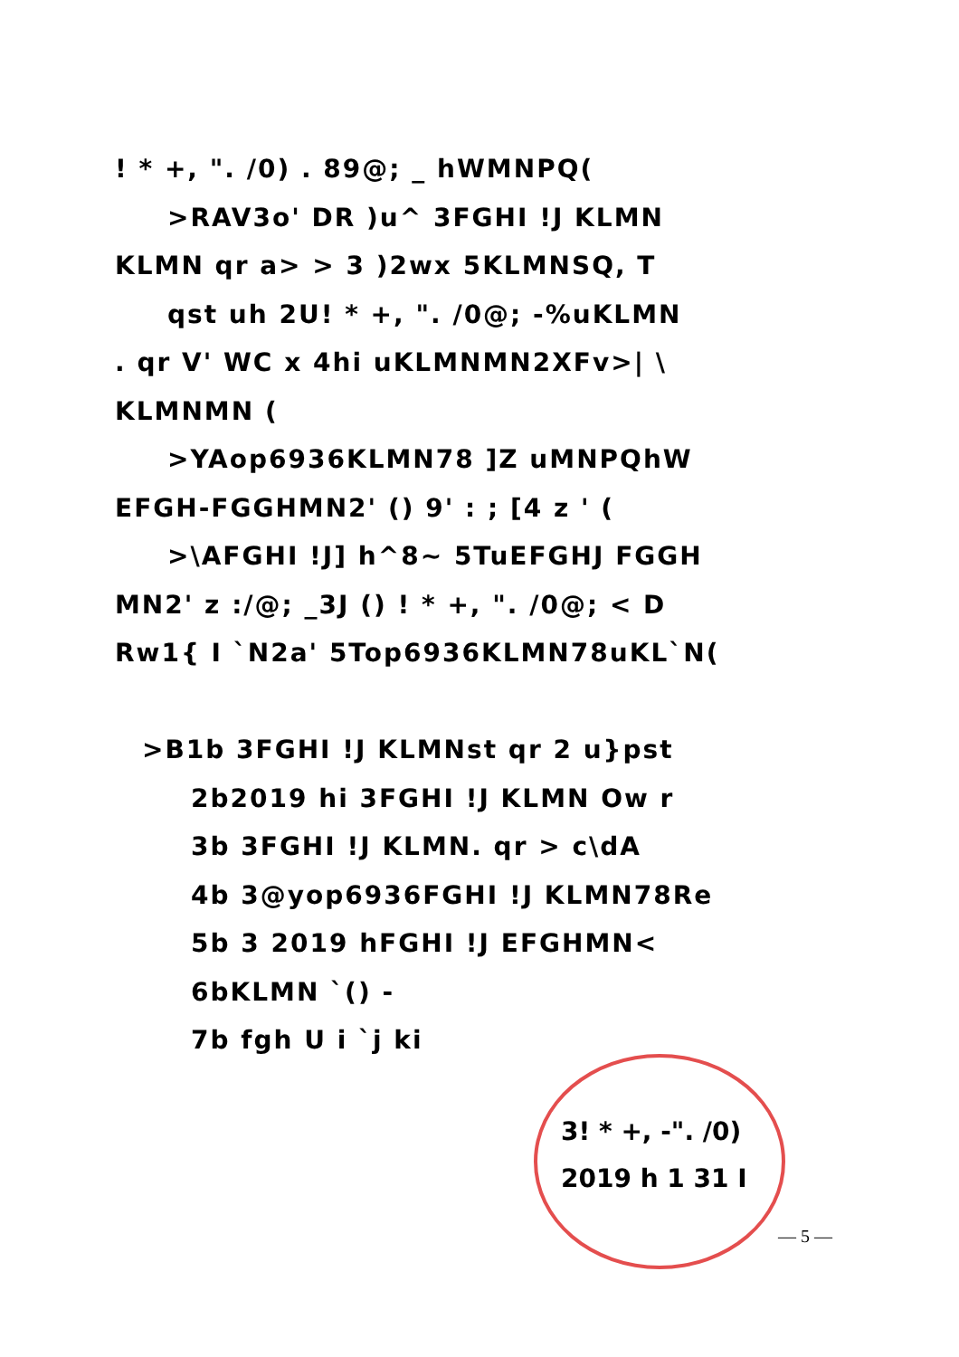! * +, ". /0) . 89@; _ hWMNPQ(
>RAV3o' DR )u^ 3FGHI !J KLMN
KLMN qr a> > 3 )2wx 5KLMNSQ, T
qst uh 2U! * +, ". /0@; -%uKLMN
. qr V' WC x 4hi uKLMNMN2XFv>| \
KLMNMN (
>YAop6936KLMN78 ]Z uMNPQhW
EFGH-FGGHMN2' () 9' : ; [4 z ' (
>\AFGHI !J] h^8~ 5TuEFGHJ FGGH
MN2' z :/@; _3J () ! * +, ". /0@; < D
Rw1{ I `N2a' 5Top6936KLMN78uKL`N(
>B1b 3FGHI !J KLMNst qr 2 u}pst
2b2019 hi 3FGHI !J KLMN Ow r
3b 3FGHI !J KLMN. qr > c\dA
4b 3@yop6936FGHI !J KLMN78Re
5b 3 2019 hFGHI !J EFGHMN<
6bKLMN `() -
7b fgh U i `j ki
3! * +, -". /0)
2019 h 1 31 I
— 5 —